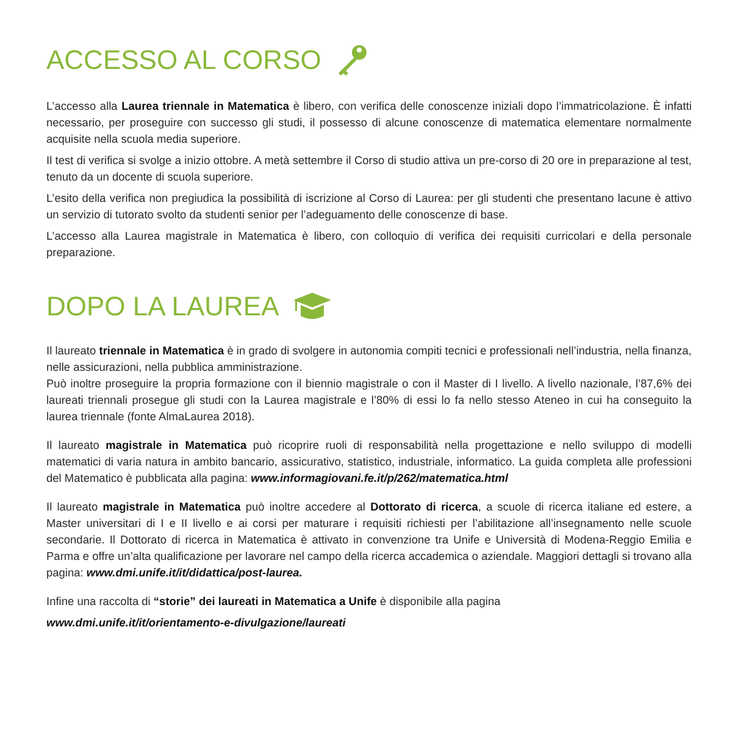ACCESSO AL CORSO
L’accesso alla Laurea triennale in Matematica è libero, con verifica delle conoscenze iniziali dopo l’immatricolazione. È infatti necessario, per proseguire con successo gli studi, il possesso di alcune conoscenze di matematica elementare normalmente acquisite nella scuola media superiore.
Il test di verifica si svolge a inizio ottobre. A metà settembre il Corso di studio attiva un pre-corso di 20 ore in preparazione al test, tenuto da un docente di scuola superiore.
L’esito della verifica non pregiudica la possibilità di iscrizione al Corso di Laurea: per gli studenti che presentano lacune è attivo un servizio di tutorato svolto da studenti senior per l’adeguamento delle conoscenze di base.
L’accesso alla Laurea magistrale in Matematica è libero, con colloquio di verifica dei requisiti curricolari e della personale preparazione.
DOPO LA LAUREA
Il laureato triennale in Matematica è in grado di svolgere in autonomia compiti tecnici e professionali nell’industria, nella finanza, nelle assicurazioni, nella pubblica amministrazione.
Può inoltre proseguire la propria formazione con il biennio magistrale o con il Master di I livello. A livello nazionale, l’87,6% dei laureati triennali prosegue gli studi con la Laurea magistrale e l’80% di essi lo fa nello stesso Ateneo in cui ha conseguito la laurea triennale (fonte AlmaLaurea 2018).
Il laureato magistrale in Matematica può ricoprire ruoli di responsabilità nella progettazione e nello sviluppo di modelli matematici di varia natura in ambito bancario, assicurativo, statistico, industriale, informatico. La guida completa alle professioni del Matematico è pubblicata alla pagina: www.informagiovani.fe.it/p/262/matematica.html
Il laureato magistrale in Matematica può inoltre accedere al Dottorato di ricerca, a scuole di ricerca italiane ed estere, a Master universitari di I e II livello e ai corsi per maturare i requisiti richiesti per l’abilitazione all’insegnamento nelle scuole secondarie. Il Dottorato di ricerca in Matematica è attivato in convenzione tra Unife e Università di Modena-Reggio Emilia e Parma e offre un’alta qualificazione per lavorare nel campo della ricerca accademica o aziendale. Maggiori dettagli si trovano alla pagina: www.dmi.unife.it/it/didattica/post-laurea.
Infine una raccolta di “storie” dei laureati in Matematica a Unife è disponibile alla pagina
www.dmi.unife.it/it/orientamento-e-divulgazione/laureati